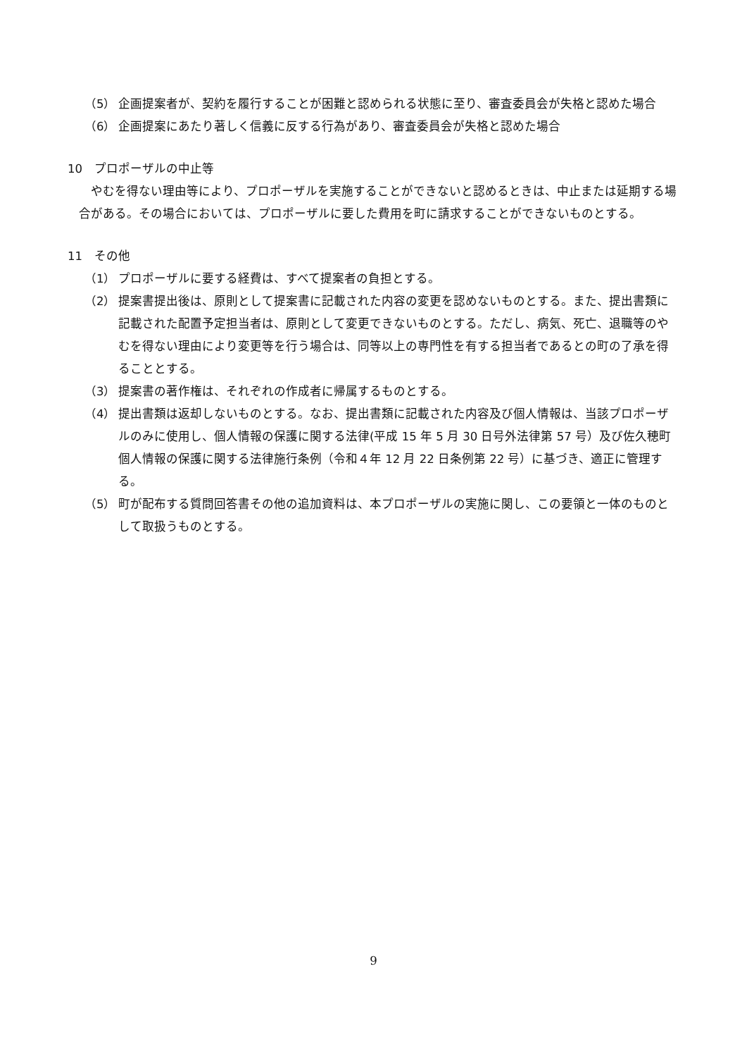（5） 企画提案者が、契約を履行することが困難と認められる状態に至り、審査委員会が失格と認めた場合
（6） 企画提案にあたり著しく信義に反する行為があり、審査委員会が失格と認めた場合
10　プロポーザルの中止等
やむを得ない理由等により、プロポーザルを実施することができないと認めるときは、中止または延期する場合がある。その場合においては、プロポーザルに要した費用を町に請求することができないものとする。
11　その他
（1） プロポーザルに要する経費は、すべて提案者の負担とする。
（2） 提案書提出後は、原則として提案書に記載された内容の変更を認めないものとする。また、提出書類に記載された配置予定担当者は、原則として変更できないものとする。ただし、病気、死亡、退職等のやむを得ない理由により変更等を行う場合は、同等以上の専門性を有する担当者であるとの町の了承を得ることとする。
（3） 提案書の著作権は、それぞれの作成者に帰属するものとする。
（4） 提出書類は返却しないものとする。なお、提出書類に記載された内容及び個人情報は、当該プロポーザルのみに使用し、個人情報の保護に関する法律(平成 15 年 5 月 30 日号外法律第 57 号）及び佐久穂町個人情報の保護に関する法律施行条例（令和４年 12 月 22 日条例第 22 号）に基づき、適正に管理する。
（5） 町が配布する質問回答書その他の追加資料は、本プロポーザルの実施に関し、この要領と一体のものとして取扱うものとする。
9